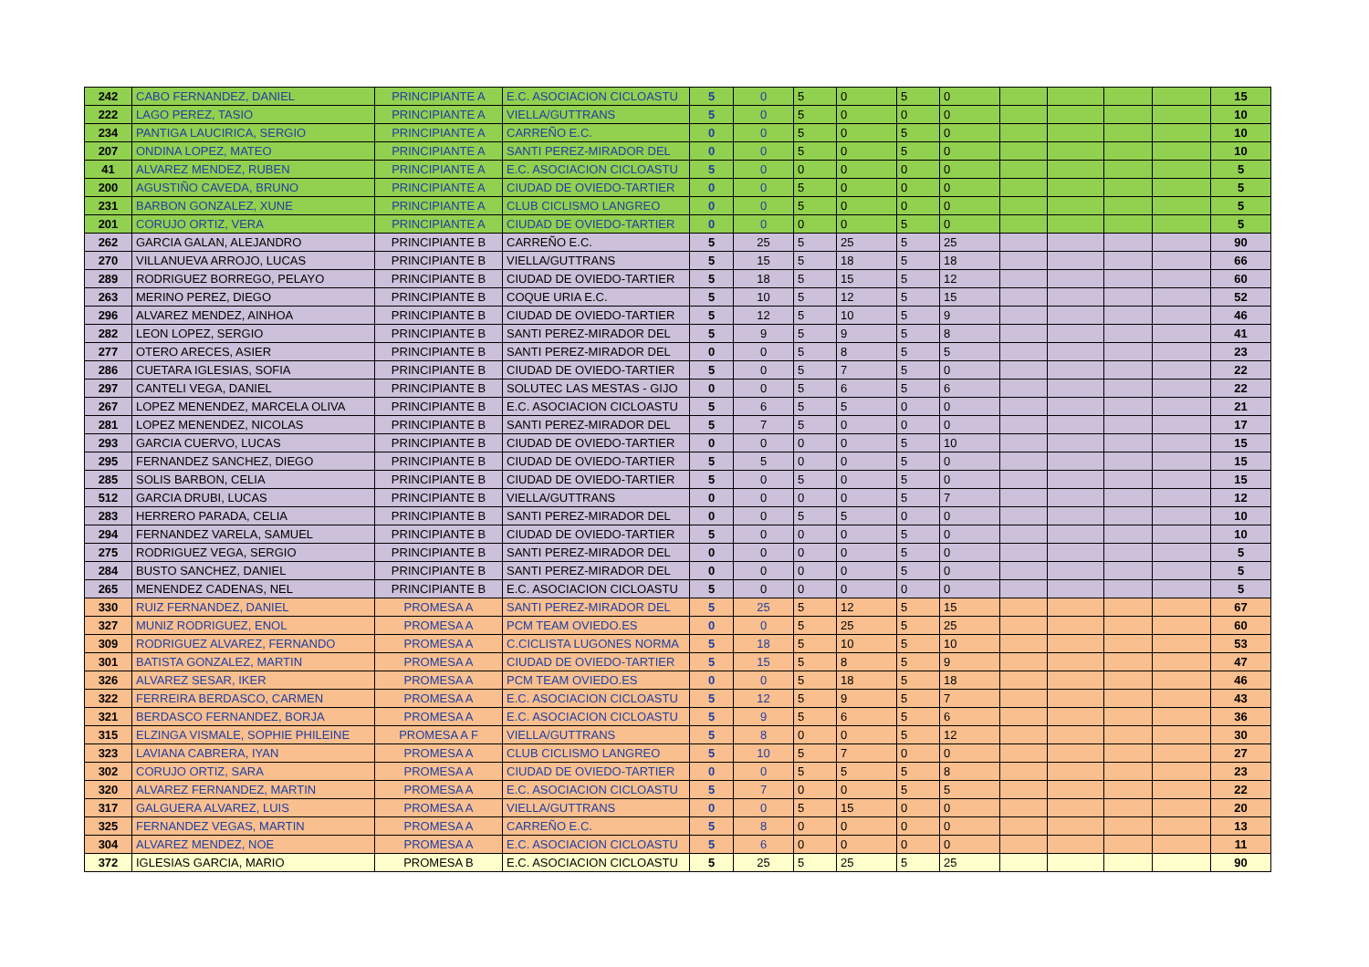| 242 | CABO FERNANDEZ, DANIEL | PRINCIPIANTE A | E.C. ASOCIACION CICLOASTU | 5 | 0 | 5 | 0 | 5 | 0 | | | | | 15 |
| 222 | LAGO PEREZ, TASIO | PRINCIPIANTE A | VIELLA/GUTTRANS | 5 | 0 | 5 | 0 | 0 | 0 | | | | | 10 |
| 234 | PANTIGA LAUCIRICA, SERGIO | PRINCIPIANTE A | CARREÑO E.C. | 0 | 0 | 5 | 0 | 5 | 0 | | | | | 10 |
| 207 | ONDINA LOPEZ, MATEO | PRINCIPIANTE A | SANTI PEREZ-MIRADOR DEL | 0 | 0 | 5 | 0 | 5 | 0 | | | | | 10 |
| 41 | ALVAREZ MENDEZ, RUBEN | PRINCIPIANTE A | E.C. ASOCIACION CICLOASTU | 5 | 0 | 0 | 0 | 0 | 0 | | | | | 5 |
| 200 | AGUSTIÑO CAVEDA, BRUNO | PRINCIPIANTE A | CIUDAD DE OVIEDO-TARTIER | 0 | 0 | 5 | 0 | 0 | 0 | | | | | 5 |
| 231 | BARBON GONZALEZ, XUNE | PRINCIPIANTE A | CLUB CICLISMO LANGREO | 0 | 0 | 5 | 0 | 0 | 0 | | | | | 5 |
| 201 | CORUJO ORTIZ, VERA | PRINCIPIANTE A | CIUDAD DE OVIEDO-TARTIER | 0 | 0 | 0 | 0 | 5 | 0 | | | | | 5 |
| 262 | GARCIA GALAN, ALEJANDRO | PRINCIPIANTE B | CARREÑO E.C. | 5 | 25 | 5 | 25 | 5 | 25 | | | | | 90 |
| 270 | VILLANUEVA ARROJO, LUCAS | PRINCIPIANTE B | VIELLA/GUTTRANS | 5 | 15 | 5 | 18 | 5 | 18 | | | | | 66 |
| 289 | RODRIGUEZ BORREGO, PELAYO | PRINCIPIANTE B | CIUDAD DE OVIEDO-TARTIER | 5 | 18 | 5 | 15 | 5 | 12 | | | | | 60 |
| 263 | MERINO PEREZ, DIEGO | PRINCIPIANTE B | COQUE URIA E.C. | 5 | 10 | 5 | 12 | 5 | 15 | | | | | 52 |
| 296 | ALVAREZ MENDEZ, AINHOA | PRINCIPIANTE B | CIUDAD DE OVIEDO-TARTIER | 5 | 12 | 5 | 10 | 5 | 9 | | | | | 46 |
| 282 | LEON LOPEZ, SERGIO | PRINCIPIANTE B | SANTI PEREZ-MIRADOR DEL | 5 | 9 | 5 | 9 | 5 | 8 | | | | | 41 |
| 277 | OTERO ARECES, ASIER | PRINCIPIANTE B | SANTI PEREZ-MIRADOR DEL | 0 | 0 | 5 | 8 | 5 | 5 | | | | | 23 |
| 286 | CUETARA IGLESIAS, SOFIA | PRINCIPIANTE B | CIUDAD DE OVIEDO-TARTIER | 5 | 0 | 5 | 7 | 5 | 0 | | | | | 22 |
| 297 | CANTELI VEGA, DANIEL | PRINCIPIANTE B | SOLUTEC LAS MESTAS - GIJO | 0 | 0 | 5 | 6 | 5 | 6 | | | | | 22 |
| 267 | LOPEZ MENENDEZ, MARCELA OLIVA | PRINCIPIANTE B | E.C. ASOCIACION CICLOASTU | 5 | 6 | 5 | 5 | 0 | 0 | | | | | 21 |
| 281 | LOPEZ MENENDEZ, NICOLAS | PRINCIPIANTE B | SANTI PEREZ-MIRADOR DEL | 5 | 7 | 5 | 0 | 0 | 0 | | | | | 17 |
| 293 | GARCIA CUERVO, LUCAS | PRINCIPIANTE B | CIUDAD DE OVIEDO-TARTIER | 0 | 0 | 0 | 0 | 5 | 10 | | | | | 15 |
| 295 | FERNANDEZ SANCHEZ, DIEGO | PRINCIPIANTE B | CIUDAD DE OVIEDO-TARTIER | 5 | 5 | 0 | 0 | 5 | 0 | | | | | 15 |
| 285 | SOLIS BARBON, CELIA | PRINCIPIANTE B | CIUDAD DE OVIEDO-TARTIER | 5 | 0 | 5 | 0 | 5 | 0 | | | | | 15 |
| 512 | GARCIA DRUBI, LUCAS | PRINCIPIANTE B | VIELLA/GUTTRANS | 0 | 0 | 0 | 0 | 5 | 7 | | | | | 12 |
| 283 | HERRERO PARADA, CELIA | PRINCIPIANTE B | SANTI PEREZ-MIRADOR DEL | 0 | 0 | 5 | 5 | 0 | 0 | | | | | 10 |
| 294 | FERNANDEZ VARELA, SAMUEL | PRINCIPIANTE B | CIUDAD DE OVIEDO-TARTIER | 5 | 0 | 0 | 0 | 5 | 0 | | | | | 10 |
| 275 | RODRIGUEZ VEGA, SERGIO | PRINCIPIANTE B | SANTI PEREZ-MIRADOR DEL | 0 | 0 | 0 | 0 | 5 | 0 | | | | | 5 |
| 284 | BUSTO SANCHEZ, DANIEL | PRINCIPIANTE B | SANTI PEREZ-MIRADOR DEL | 0 | 0 | 0 | 0 | 5 | 0 | | | | | 5 |
| 265 | MENENDEZ CADENAS, NEL | PRINCIPIANTE B | E.C. ASOCIACION CICLOASTU | 5 | 0 | 0 | 0 | 0 | 0 | | | | | 5 |
| 330 | RUIZ FERNANDEZ, DANIEL | PROMESA A | SANTI PEREZ-MIRADOR DEL | 5 | 25 | 5 | 12 | 5 | 15 | | | | | 67 |
| 327 | MUNIZ RODRIGUEZ, ENOL | PROMESA A | PCM TEAM OVIEDO.ES | 0 | 0 | 5 | 25 | 5 | 25 | | | | | 60 |
| 309 | RODRIGUEZ ALVAREZ, FERNANDO | PROMESA A | C.CICLISTA LUGONES NORMA | 5 | 18 | 5 | 10 | 5 | 10 | | | | | 53 |
| 301 | BATISTA GONZALEZ, MARTIN | PROMESA A | CIUDAD DE OVIEDO-TARTIER | 5 | 15 | 5 | 8 | 5 | 9 | | | | | 47 |
| 326 | ALVAREZ SESAR, IKER | PROMESA A | PCM TEAM OVIEDO.ES | 0 | 0 | 5 | 18 | 5 | 18 | | | | | 46 |
| 322 | FERREIRA BERDASCO, CARMEN | PROMESA A | E.C. ASOCIACION CICLOASTU | 5 | 12 | 5 | 9 | 5 | 7 | | | | | 43 |
| 321 | BERDASCO FERNANDEZ, BORJA | PROMESA A | E.C. ASOCIACION CICLOASTU | 5 | 9 | 5 | 6 | 5 | 6 | | | | | 36 |
| 315 | ELZINGA VISMALE, SOPHIE PHILEINE | PROMESA A F | VIELLA/GUTTRANS | 5 | 8 | 0 | 0 | 5 | 12 | | | | | 30 |
| 323 | LAVIANA CABRERA, IYAN | PROMESA A | CLUB CICLISMO LANGREO | 5 | 10 | 5 | 7 | 0 | 0 | | | | | 27 |
| 302 | CORUJO ORTIZ, SARA | PROMESA A | CIUDAD DE OVIEDO-TARTIER | 0 | 0 | 5 | 5 | 5 | 8 | | | | | 23 |
| 320 | ALVAREZ FERNANDEZ, MARTIN | PROMESA A | E.C. ASOCIACION CICLOASTU | 5 | 7 | 0 | 0 | 5 | 5 | | | | | 22 |
| 317 | GALGUERA ALVAREZ, LUIS | PROMESA A | VIELLA/GUTTRANS | 0 | 0 | 5 | 15 | 0 | 0 | | | | | 20 |
| 325 | FERNANDEZ VEGAS, MARTIN | PROMESA A | CARREÑO E.C. | 5 | 8 | 0 | 0 | 0 | 0 | | | | | 13 |
| 304 | ALVAREZ MENDEZ, NOE | PROMESA A | E.C. ASOCIACION CICLOASTU | 5 | 6 | 0 | 0 | 0 | 0 | | | | | 11 |
| 372 | IGLESIAS GARCIA, MARIO | PROMESA B | E.C. ASOCIACION CICLOASTU | 5 | 25 | 5 | 25 | 5 | 25 | | | | | 90 |